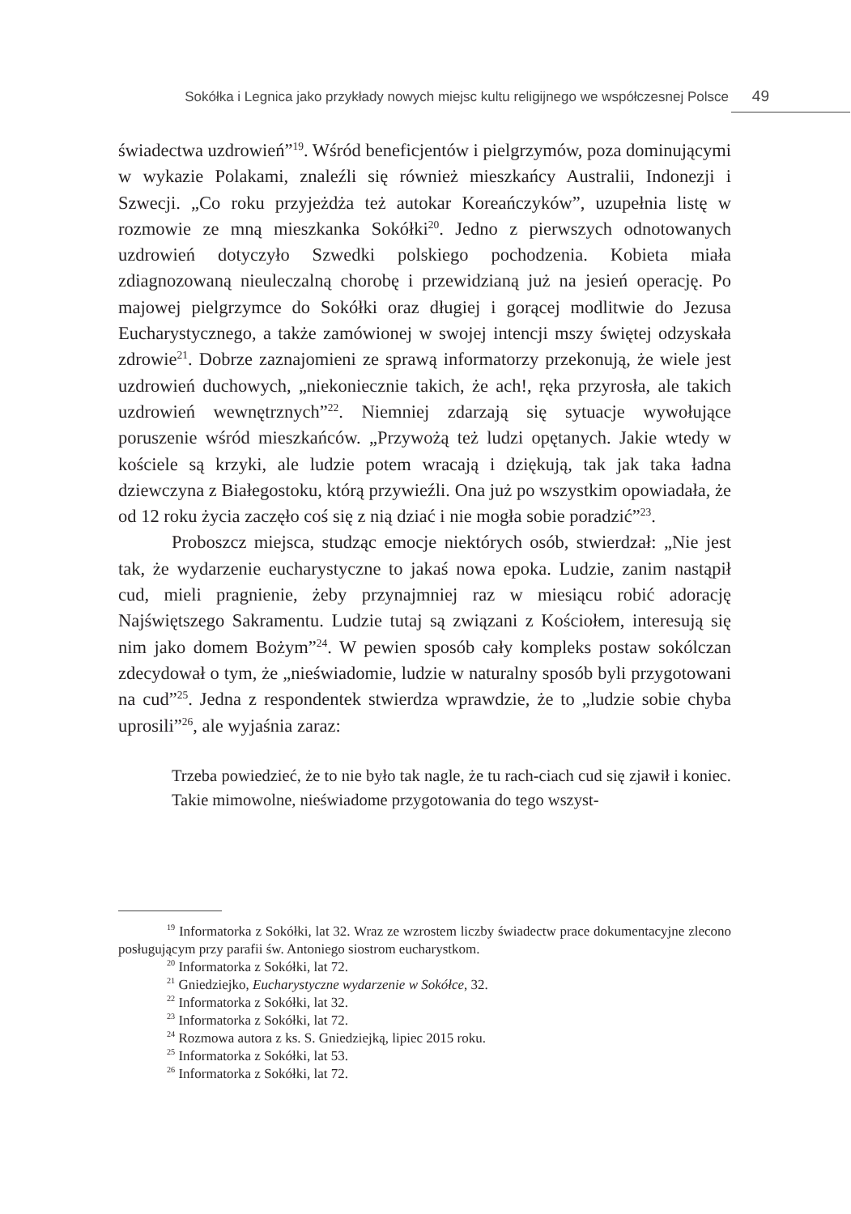Sokółka i Legnica jako przykłady nowych miejsc kultu religijnego we współczesnej Polsce 49
świadectwa uzdrowień”<sup>19</sup>. Wśród beneficjentów i pielgrzymów, poza dominującymi w wykazie Polakami, znaleźli się również mieszkańcy Australii, Indonezji i Szwecji. „Co roku przyjeżdża też autokar Koreańczyków”, uzupełnia listę w rozmowie ze mną mieszkanka Sokółki<sup>20</sup>. Jedno z pierwszych odnotowanych uzdrowień dotyczyło Szwedki polskiego pochodzenia. Kobieta miała zdiagnozowaną nieuleczalną chorobę i przewidzianą już na jesień operację. Po majowej pielgrzymce do Sokółki oraz długiej i gorącej modlitwie do Jezusa Eucharystycznego, a także zamówionej w swojej intencji mszy świętej odzyskała zdrowie<sup>21</sup>. Dobrze zaznajomieni ze sprawą informatorzy przekonują, że wiele jest uzdrowień duchowych, „niekoniecznie takich, że ach!, ręka przyrosła, ale takich uzdrowień wewnętrznych”<sup>22</sup>. Niemniej zdarzają się sytuacje wywołujące poruszenie wśród mieszkańców. „Przywożą też ludzi opętanych. Jakie wtedy w kościele są krzyki, ale ludzie potem wracają i dziękują, tak jak taka ładna dziewczyna z Białegostoku, którą przywieźli. Ona już po wszystkim opowiadała, że od 12 roku życia zaczęło coś się z nią dziać i nie mogła sobie poradzić”<sup>23</sup>.
Proboszcz miejsca, studząc emocje niektórych osób, stwierdzał: „Nie jest tak, że wydarzenie eucharystyczne to jakaś nowa epoka. Ludzie, zanim nastąpił cud, mieli pragnienie, żeby przynajmniej raz w miesiącu robić adorację Najświętszego Sakramentu. Ludzie tutaj są związani z Kościołem, interesują się nim jako domem Bożym”<sup>24</sup>. W pewien sposób cały kompleks postaw sokólczan zdecydował o tym, że „nieświadomie, ludzie w naturalny sposób byli przygotowani na cud”<sup>25</sup>. Jedna z respondentek stwierdza wprawdzie, że to „ludzie sobie chyba uprosili”<sup>26</sup>, ale wyjaśnia zaraz:
Trzeba powiedzieć, że to nie było tak nagle, że tu rach-ciach cud się zjawił i koniec. Takie mimowolne, nieświadome przygotowania do tego wszyst-
<sup>19</sup> Informatorka z Sokółki, lat 32. Wraz ze wzrostem liczby świadectw prace dokumentacyjne zlecono posługującym przy parafii św. Antoniego siostrom eucharystkom.
<sup>20</sup> Informatorka z Sokółki, lat 72.
<sup>21</sup> Gniedziejko, Eucharystyczne wydarzenie w Sokółce, 32.
<sup>22</sup> Informatorka z Sokółki, lat 32.
<sup>23</sup> Informatorka z Sokółki, lat 72.
<sup>24</sup> Rozmowa autora z ks. S. Gniedziejką, lipiec 2015 roku.
<sup>25</sup> Informatorka z Sokółki, lat 53.
<sup>26</sup> Informatorka z Sokółki, lat 72.